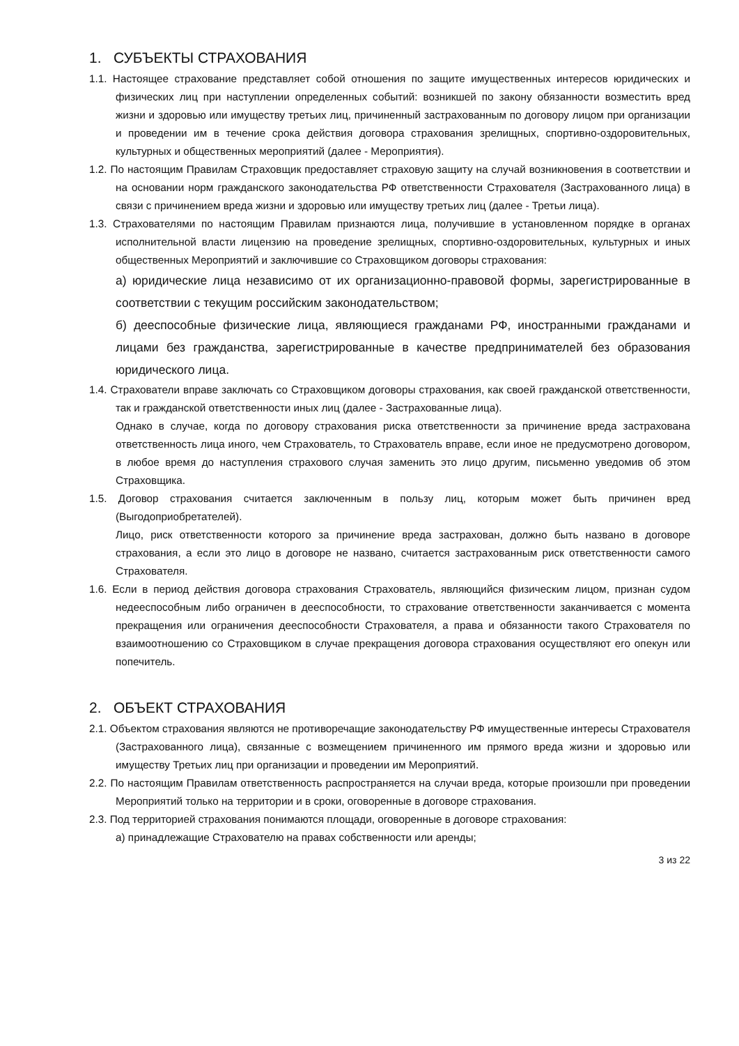1. СУБЪЕКТЫ СТРАХОВАНИЯ
1.1. Настоящее страхование представляет собой отношения по защите имущественных интересов юридических и физических лиц при наступлении определенных событий: возникшей по закону обязанности возместить вред жизни и здоровью или имуществу третьих лиц, причиненный застрахованным по договору лицом при организации и проведении им в течение срока действия договора страхования зрелищных, спортивно-оздоровительных, культурных и общественных мероприятий (далее - Мероприятия).
1.2. По настоящим Правилам Страховщик предоставляет страховую защиту на случай возникновения в соответствии и на основании норм гражданского законодательства РФ ответственности Страхователя (Застрахованного лица) в связи с причинением вреда жизни и здоровью или имуществу третьих лиц (далее - Третьи лица).
1.3. Страхователями по настоящим Правилам признаются лица, получившие в установленном порядке в органах исполнительной власти лицензию на проведение зрелищных, спортивно-оздоровительных, культурных и иных общественных Мероприятий и заключившие со Страховщиком договоры страхования:
а) юридические лица независимо от их организационно-правовой формы, зарегистрированные в соответствии с текущим российским законодательством;
б) дееспособные физические лица, являющиеся гражданами РФ, иностранными гражданами и лицами без гражданства, зарегистрированные в качестве предпринимателей без образования юридического лица.
1.4. Страхователи вправе заключать со Страховщиком договоры страхования, как своей гражданской ответственности, так и гражданской ответственности иных лиц (далее - Застрахованные лица).
Однако в случае, когда по договору страхования риска ответственности за причинение вреда застрахована ответственность лица иного, чем Страхователь, то Страхователь вправе, если иное не предусмотрено договором, в любое время до наступления страхового случая заменить это лицо другим, письменно уведомив об этом Страховщика.
1.5. Договор страхования считается заключенным в пользу лиц, которым может быть причинен вред (Выгодоприобретателей).
Лицо, риск ответственности которого за причинение вреда застрахован, должно быть названо в договоре страхования, а если это лицо в договоре не названо, считается застрахованным риск ответственности самого Страхователя.
1.6. Если в период действия договора страхования Страхователь, являющийся физическим лицом, признан судом недееспособным либо ограничен в дееспособности, то страхование ответственности заканчивается с момента прекращения или ограничения дееспособности Страхователя, а права и обязанности такого Страхователя по взаимоотношению со Страховщиком в случае прекращения договора страхования осуществляют его опекун или попечитель.
2. ОБЪЕКТ СТРАХОВАНИЯ
2.1. Объектом страхования являются не противоречащие законодательству РФ имущественные интересы Страхователя (Застрахованного лица), связанные с возмещением причиненного им прямого вреда жизни и здоровью или имуществу Третьих лиц при организации и проведении им Мероприятий.
2.2. По настоящим Правилам ответственность распространяется на случаи вреда, которые произошли при проведении Мероприятий только на территории и в сроки, оговоренные в договоре страхования.
2.3. Под территорией страхования понимаются площади, оговоренные в договоре страхования:
а) принадлежащие Страхователю на правах собственности или аренды;
3 из 22